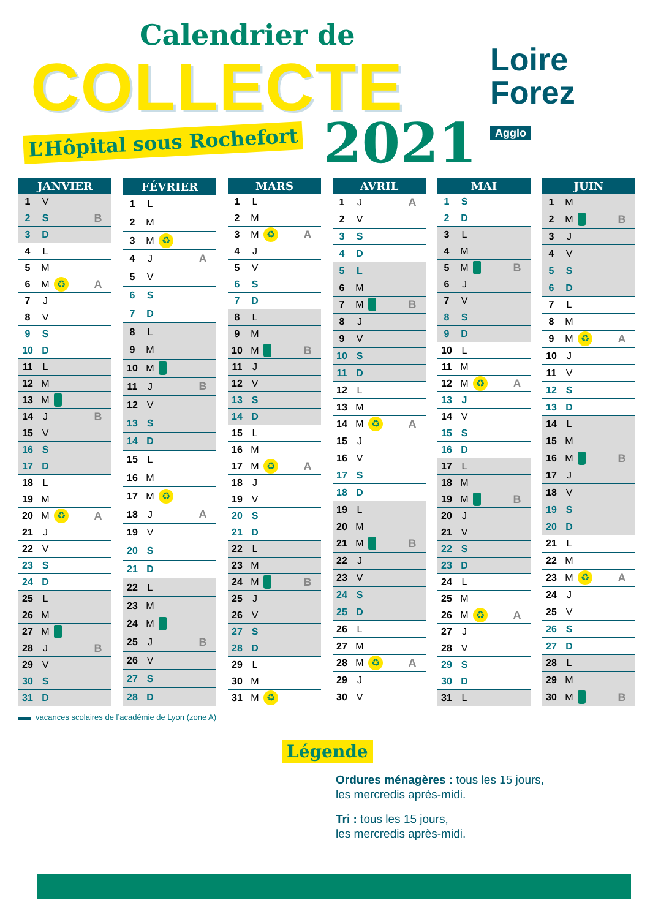Calendrier de
COLLECTE
L’Hôpital sous Rochefort 2021
Loire
Forez
Agglo
| JANVIER | | | |
| --- | --- | --- | --- |
| 1 | V | | |
| 2 | S | | B |
| 3 | D | | |
| 4 | L | | |
| 5 | M | | |
| 6 | M | ♻ | A |
| 7 | J | | |
| 8 | V | | |
| 9 | S | | |
| 10 | D | | |
| 11 | L | | |
| 12 | M | | |
| 13 | M | | |
| 14 | J | | B |
| 15 | V | | |
| 16 | S | | |
| 17 | D | | |
| 18 | L | | |
| 19 | M | | |
| 20 | M | ♻ | A |
| 21 | J | | |
| 22 | V | | |
| 23 | S | | |
| 24 | D | | |
| 25 | L | | |
| 26 | M | | |
| 27 | M | | |
| 28 | J | | B |
| 29 | V | | |
| 30 | S | | |
| 31 | D | | |
| FÉVRIER | | | |
| --- | --- | --- | --- |
| 1 | L | | |
| 2 | M | | |
| 3 | M | ♻ | |
| 4 | J | | A |
| 5 | V | | |
| 6 | S | | |
| 7 | D | | |
| 8 | L | | |
| 9 | M | | |
| 10 | M | | |
| 11 | J | | B |
| 12 | V | | |
| 13 | S | | |
| 14 | D | | |
| 15 | L | | |
| 16 | M | | |
| 17 | M | ♻ | |
| 18 | J | | A |
| 19 | V | | |
| 20 | S | | |
| 21 | D | | |
| 22 | L | | |
| 23 | M | | |
| 24 | M | | |
| 25 | J | | B |
| 26 | V | | |
| 27 | S | | |
| 28 | D | | |
| MARS | | | |
| --- | --- | --- | --- |
| 1 | L | | |
| 2 | M | | |
| 3 | M | ♻ | A |
| 4 | J | | |
| 5 | V | | |
| 6 | S | | |
| 7 | D | | |
| 8 | L | | |
| 9 | M | | |
| 10 | M | | B |
| 11 | J | | |
| 12 | V | | |
| 13 | S | | |
| 14 | D | | |
| 15 | L | | |
| 16 | M | | |
| 17 | M | ♻ | A |
| 18 | J | | |
| 19 | V | | |
| 20 | S | | |
| 21 | D | | |
| 22 | L | | |
| 23 | M | | |
| 24 | M | | B |
| 25 | J | | |
| 26 | V | | |
| 27 | S | | |
| 28 | D | | |
| 29 | L | | |
| 30 | M | | |
| 31 | M | ♻ | |
| AVRIL | | | |
| --- | --- | --- | --- |
| 1 | J | | A |
| 2 | V | | |
| 3 | S | | |
| 4 | D | | |
| 5 | L | | |
| 6 | M | | |
| 7 | M | | B |
| 8 | J | | |
| 9 | V | | |
| 10 | S | | |
| 11 | D | | |
| 12 | L | | |
| 13 | M | | |
| 14 | M | ♻ | A |
| 15 | J | | |
| 16 | V | | |
| 17 | S | | |
| 18 | D | | |
| 19 | L | | |
| 20 | M | | |
| 21 | M | | B |
| 22 | J | | |
| 23 | V | | |
| 24 | S | | |
| 25 | D | | |
| 26 | L | | |
| 27 | M | | |
| 28 | M | ♻ | A |
| 29 | J | | |
| 30 | V | | |
| MAI | | | |
| --- | --- | --- | --- |
| 1 | S | | |
| 2 | D | | |
| 3 | L | | |
| 4 | M | | |
| 5 | M | | B |
| 6 | J | | |
| 7 | V | | |
| 8 | S | | |
| 9 | D | | |
| 10 | L | | |
| 11 | M | | |
| 12 | M | ♻ | A |
| 13 | J | | |
| 14 | V | | |
| 15 | S | | |
| 16 | D | | |
| 17 | L | | |
| 18 | M | | |
| 19 | M | | B |
| 20 | J | | |
| 21 | V | | |
| 22 | S | | |
| 23 | D | | |
| 24 | L | | |
| 25 | M | | |
| 26 | M | ♻ | A |
| 27 | J | | |
| 28 | V | | |
| 29 | S | | |
| 30 | D | | |
| 31 | L | | |
| JUIN | | | |
| --- | --- | --- | --- |
| 1 | M | | |
| 2 | M | | B |
| 3 | J | | |
| 4 | V | | |
| 5 | S | | |
| 6 | D | | |
| 7 | L | | |
| 8 | M | | |
| 9 | M | ♻ | A |
| 10 | J | | |
| 11 | V | | |
| 12 | S | | |
| 13 | D | | |
| 14 | L | | |
| 15 | M | | |
| 16 | M | | B |
| 17 | J | | |
| 18 | V | | |
| 19 | S | | |
| 20 | D | | |
| 21 | L | | |
| 22 | M | | |
| 23 | M | ♻ | A |
| 24 | J | | |
| 25 | V | | |
| 26 | S | | |
| 27 | D | | |
| 28 | L | | |
| 29 | M | | |
| 30 | M | | B |
vacances scolaires de l’académie de Lyon (zone A)
Légende
Ordures ménagères : tous les 15 jours,
les mercredis après-midi.
Tri : tous les 15 jours,
les mercredis après-midi.